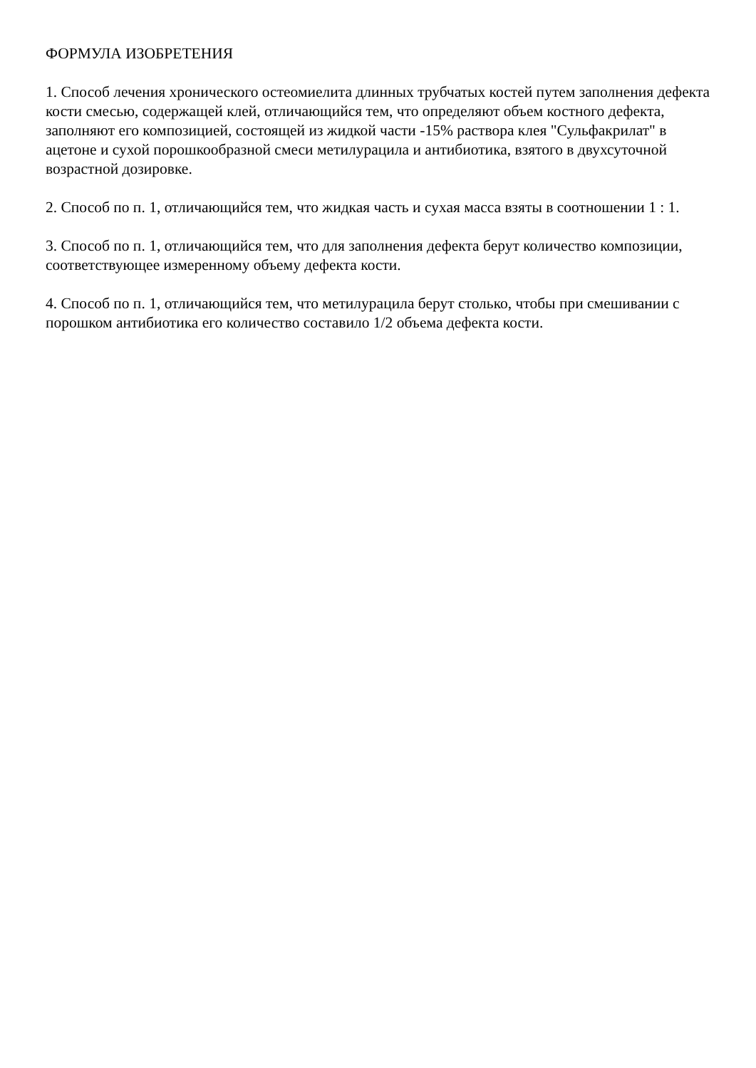ФОРМУЛА ИЗОБРЕТЕНИЯ
1. Способ лечения хронического остеомиелита длинных трубчатых костей путем заполнения дефекта кости смесью, содержащей клей, отличающийся тем, что определяют объем костного дефекта, заполняют его композицией, состоящей из жидкой части -15% раствора клея "Сульфакрилат" в ацетоне и сухой порошкообразной смеси метилурацила и антибиотика, взятого в двухсуточной возрастной дозировке.
2. Способ по п. 1, отличающийся тем, что жидкая часть и сухая масса взяты в соотношении 1 : 1.
3. Способ по п. 1, отличающийся тем, что для заполнения дефекта берут количество композиции, соответствующее измеренному объему дефекта кости.
4. Способ по п. 1, отличающийся тем, что метилурацила берут столько, чтобы при смешивании с порошком антибиотика его количество составило 1/2 объема дефекта кости.